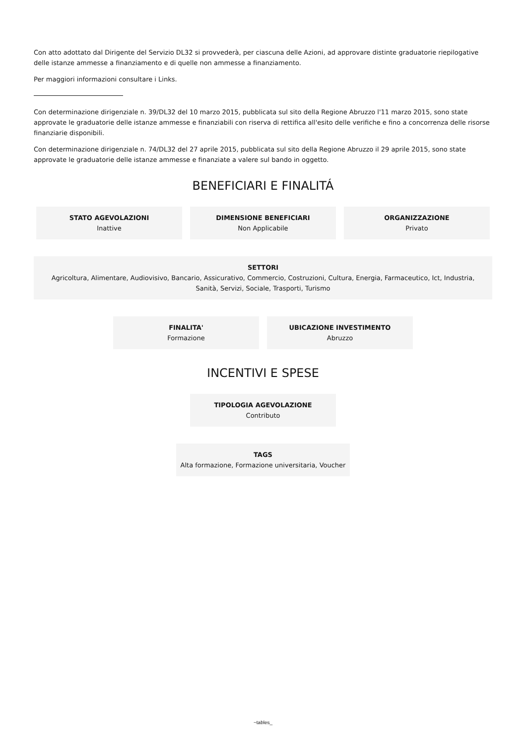Con atto adottato dal Dirigente del Servizio DL32 si provvederà, per ciascuna delle Azioni, ad approvare distinte graduatorie riepilogative delle istanze ammesse a finanziamento e di quelle non ammesse a finanziamento.
Per maggiori informazioni consultare i Links.
Con determinazione dirigenziale n. 39/DL32 del 10 marzo 2015, pubblicata sul sito della Regione Abruzzo l'11 marzo 2015, sono state approvate le graduatorie delle istanze ammesse e finanziabili con riserva di rettifica all'esito delle verifiche e fino a concorrenza delle risorse finanziarie disponibili.
Con determinazione dirigenziale n. 74/DL32 del 27 aprile 2015, pubblicata sul sito della Regione Abruzzo il 29 aprile 2015, sono state approvate le graduatorie delle istanze ammesse e finanziate a valere sul bando in oggetto.
BENEFICIARI E FINALITÁ
STATO AGEVOLAZIONI
Inattive
DIMENSIONE BENEFICIARI
Non Applicabile
ORGANIZZAZIONE
Privato
SETTORI
Agricoltura, Alimentare, Audiovisivo, Bancario, Assicurativo, Commercio, Costruzioni, Cultura, Energia, Farmaceutico, Ict, Industria, Sanità, Servizi, Sociale, Trasporti, Turismo
FINALITA'
Formazione
UBICAZIONE INVESTIMENTO
Abruzzo
INCENTIVI E SPESE
TIPOLOGIA AGEVOLAZIONE
Contributo
TAGS
Alta formazione, Formazione universitaria, Voucher
~tables_